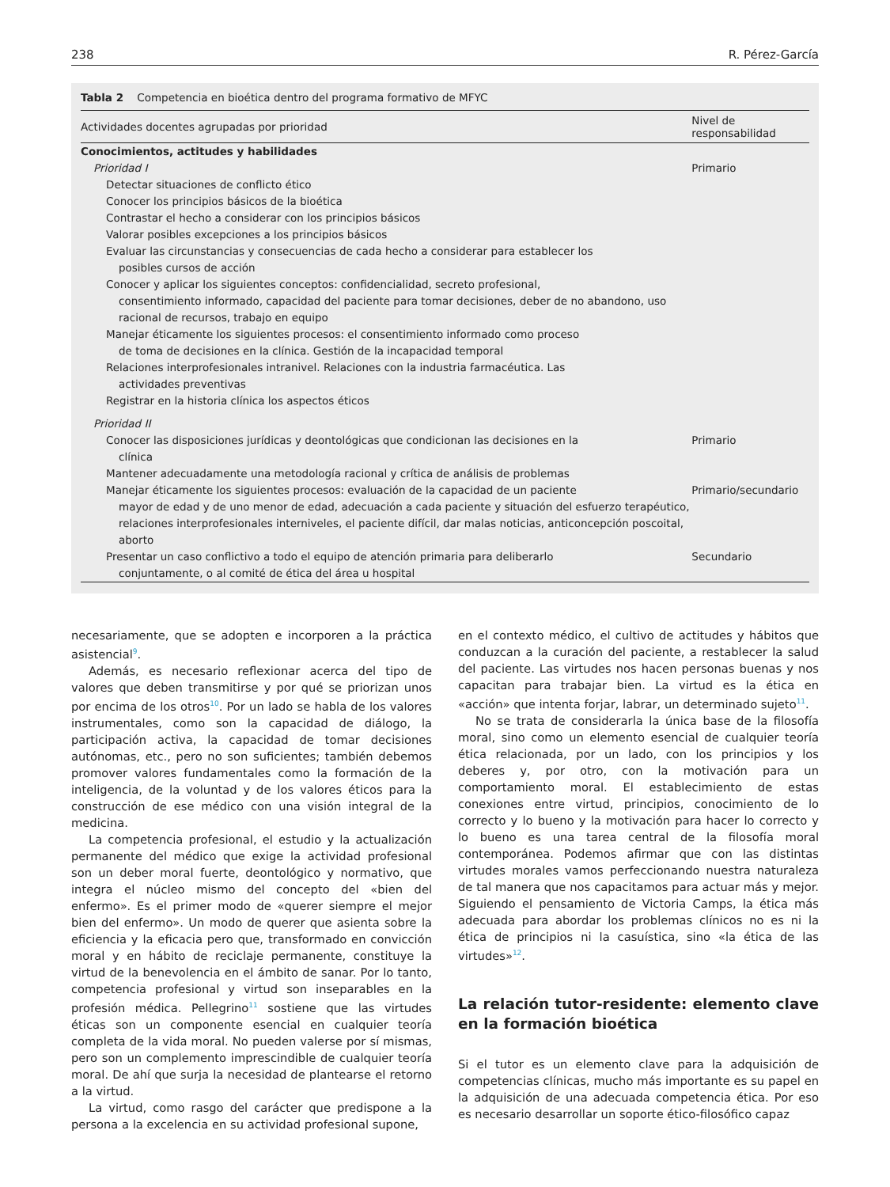238 R. Pérez-García
Tabla 2 Competencia en bioética dentro del programa formativo de MFYC
| Actividades docentes agrupadas por prioridad | Nivel de responsabilidad |
| --- | --- |
| Conocimientos, actitudes y habilidades | |
| Prioridad I | Primario |
| Detectar situaciones de conflicto ético | |
| Conocer los principios básicos de la bioética | |
| Contrastar el hecho a considerar con los principios básicos | |
| Valorar posibles excepciones a los principios básicos | |
| Evaluar las circunstancias y consecuencias de cada hecho a considerar para establecer los posibles cursos de acción | |
| Conocer y aplicar los siguientes conceptos: confidencialidad, secreto profesional, consentimiento informado, capacidad del paciente para tomar decisiones, deber de no abandono, uso racional de recursos, trabajo en equipo | |
| Manejar éticamente los siguientes procesos: el consentimiento informado como proceso de toma de decisiones en la clínica. Gestión de la incapacidad temporal | |
| Relaciones interprofesionales intranivel. Relaciones con la industria farmacéutica. Las actividades preventivas | |
| Registrar en la historia clínica los aspectos éticos | |
| Prioridad II | |
| Conocer las disposiciones jurídicas y deontológicas que condicionan las decisiones en la clínica | Primario |
| Mantener adecuadamente una metodología racional y crítica de análisis de problemas | |
| Manejar éticamente los siguientes procesos: evaluación de la capacidad de un paciente mayor de edad y de uno menor de edad, adecuación a cada paciente y situación del esfuerzo terapéutico, relaciones interprofesionales interniveles, el paciente difícil, dar malas noticias, anticoncepción poscoital, aborto | Primario/secundario |
| Presentar un caso conflictivo a todo el equipo de atención primaria para deliberarlo conjuntamente, o al comité de ética del área u hospital | Secundario |
necesariamente, que se adopten e incorporen a la práctica asistencial<sup>9</sup>.
Además, es necesario reflexionar acerca del tipo de valores que deben transmitirse y por qué se priorizan unos por encima de los otros<sup>10</sup>. Por un lado se habla de los valores instrumentales, como son la capacidad de diálogo, la participación activa, la capacidad de tomar decisiones autónomas, etc., pero no son suficientes; también debemos promover valores fundamentales como la formación de la inteligencia, de la voluntad y de los valores éticos para la construcción de ese médico con una visión integral de la medicina.
La competencia profesional, el estudio y la actualización permanente del médico que exige la actividad profesional son un deber moral fuerte, deontológico y normativo, que integra el núcleo mismo del concepto del «bien del enfermo». Es el primer modo de «querer siempre el mejor bien del enfermo». Un modo de querer que asienta sobre la eficiencia y la eficacia pero que, transformado en convicción moral y en hábito de reciclaje permanente, constituye la virtud de la benevolencia en el ámbito de sanar. Por lo tanto, competencia profesional y virtud son inseparables en la profesión médica. Pellegrino<sup>11</sup> sostiene que las virtudes éticas son un componente esencial en cualquier teoría completa de la vida moral. No pueden valerse por sí mismas, pero son un complemento imprescindible de cualquier teoría moral. De ahí que surja la necesidad de plantearse el retorno a la virtud.
La virtud, como rasgo del carácter que predispone a la persona a la excelencia en su actividad profesional supone,
en el contexto médico, el cultivo de actitudes y hábitos que conduzcan a la curación del paciente, a restablecer la salud del paciente. Las virtudes nos hacen personas buenas y nos capacitan para trabajar bien. La virtud es la ética en «acción» que intenta forjar, labrar, un determinado sujeto<sup>11</sup>.
No se trata de considerarla la única base de la filosofía moral, sino como un elemento esencial de cualquier teoría ética relacionada, por un lado, con los principios y los deberes y, por otro, con la motivación para un comportamiento moral. El establecimiento de estas conexiones entre virtud, principios, conocimiento de lo correcto y lo bueno y la motivación para hacer lo correcto y lo bueno es una tarea central de la filosofía moral contemporánea. Podemos afirmar que con las distintas virtudes morales vamos perfeccionando nuestra naturaleza de tal manera que nos capacitamos para actuar más y mejor. Siguiendo el pensamiento de Victoria Camps, la ética más adecuada para abordar los problemas clínicos no es ni la ética de principios ni la casuística, sino «la ética de las virtudes»<sup>12</sup>.
La relación tutor-residente: elemento clave en la formación bioética
Si el tutor es un elemento clave para la adquisición de competencias clínicas, mucho más importante es su papel en la adquisición de una adecuada competencia ética. Por eso es necesario desarrollar un soporte ético-filosófico capaz